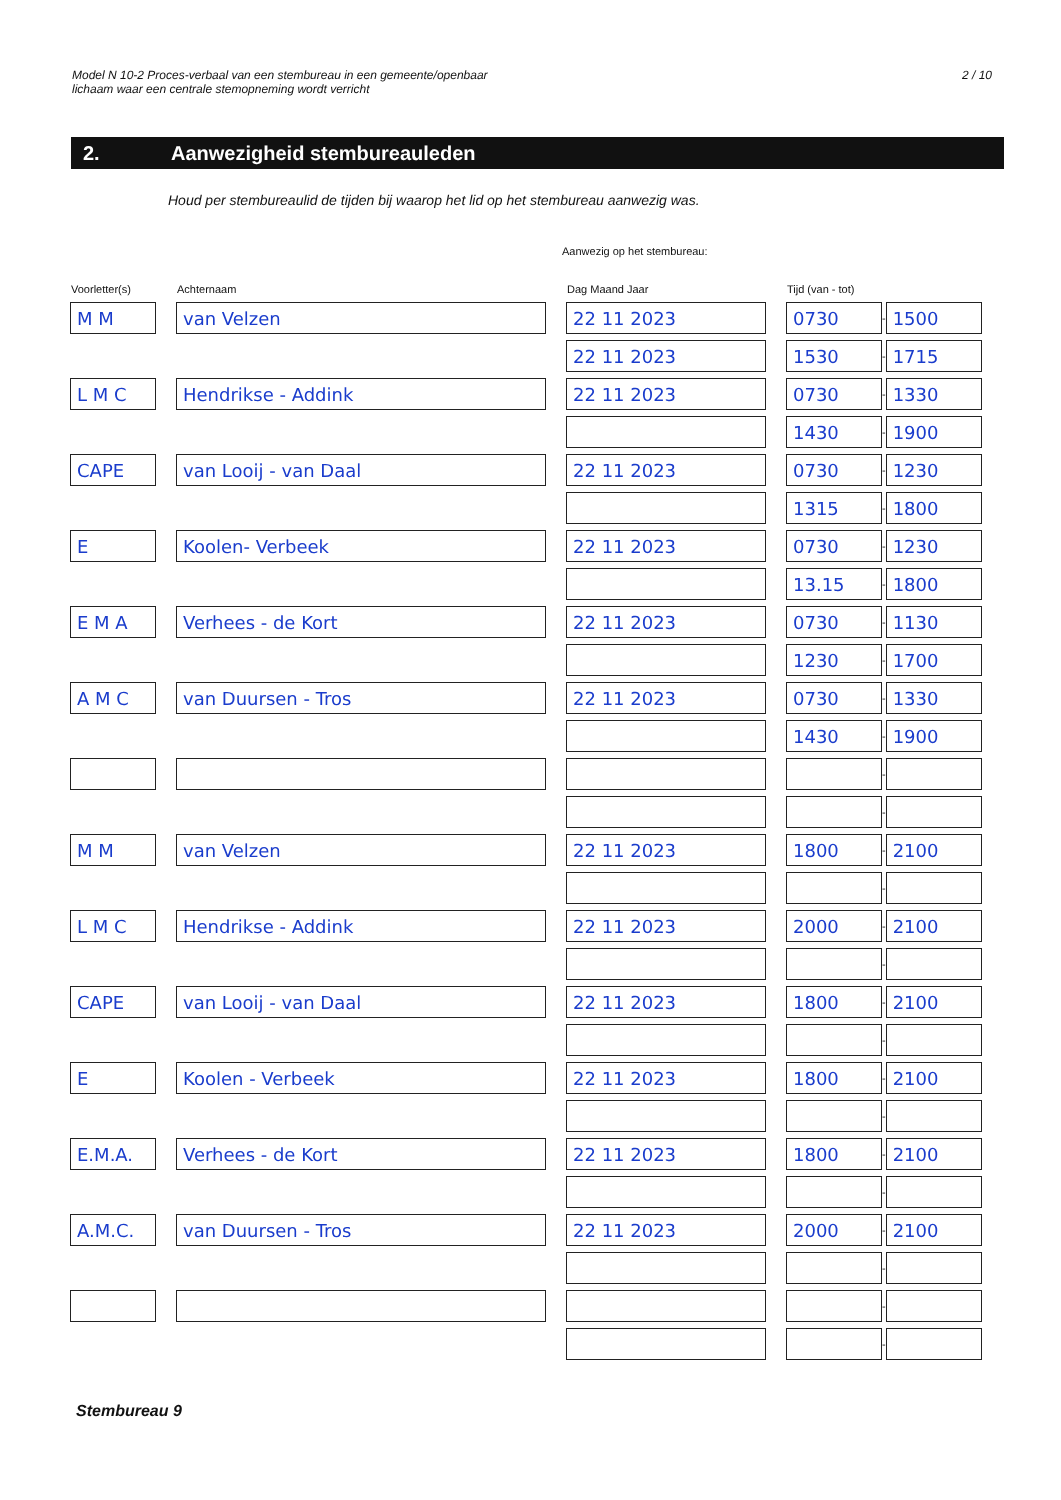Model N 10-2 Proces-verbaal van een stembureau in een gemeente/openbaar
lichaam waar een centrale stemopneming wordt verricht
2 / 10
2. Aanwezigheid stembureauleden
Houd per stembureaulid de tijden bij waarop het lid op het stembureau aanwezig was.
Aanwezig op het stembureau:
| Voorletter(s) | | Achternaam | | Dag Maand Jaar | | Tijd (van - tot) | | |
| --- | --- | --- | --- | --- | --- | --- | --- | --- |
| M M | | van Velzen | | 22 11 2023 | | 0730 | - | 1500 |
| | | | | 22 11 2023 | | 1530 | - | 1715 |
| L M C | | Hendrikse - Addink | | 22 11 2023 | | 0730 | - | 1330 |
| | | | | | | 1430 | - | 1900 |
| CAPE | | van Looij - van Daal | | 22 11 2023 | | 0730 | - | 1230 |
| | | | | | | 1315 | - | 1800 |
| E | | Koolen- Verbeek | | 22 11 2023 | | 0730 | - | 1230 |
| | | | | | | 13.15 | - | 1800 |
| E M A | | Verhees - de Kort | | 22 11 2023 | | 0730 | - | 1130 |
| | | | | | | 1230 | - | 1700 |
| A M C | | van Duursen - Tros | | 22 11 2023 | | 0730 | - | 1330 |
| | | | | | | 1430 | - | 1900 |
| | | | | | | | - | |
| | | | | | | | - | |
| M M | | van Velzen | | 22 11 2023 | | 1800 | - | 2100 |
| | | | | | | | - | |
| L M C | | Hendrikse - Addink | | 22 11 2023 | | 2000 | - | 2100 |
| | | | | | | | - | |
| CAPE | | van Looij - van Daal | | 22 11 2023 | | 1800 | - | 2100 |
| | | | | | | | - | |
| E | | Koolen - Verbeek | | 22 11 2023 | | 1800 | - | 2100 |
| | | | | | | | - | |
| E.M.A. | | Verhees - de Kort | | 22 11 2023 | | 1800 | - | 2100 |
| | | | | | | | - | |
| A.M.C. | | van Duursen - Tros | | 22 11 2023 | | 2000 | - | 2100 |
| | | | | | | | - | |
| | | | | | | | - | |
| | | | | | | | - | |
Stembureau 9